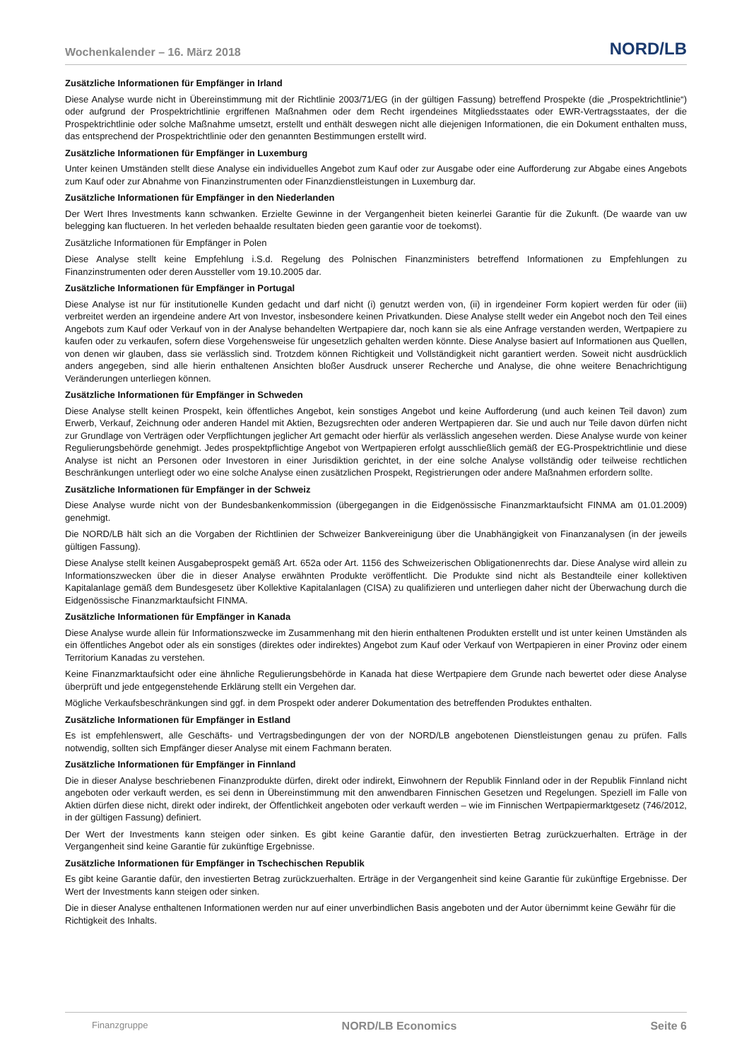Wochenkalender – 16. März 2018 NORD/LB
Zusätzliche Informationen für Empfänger in Irland
Diese Analyse wurde nicht in Übereinstimmung mit der Richtlinie 2003/71/EG (in der gültigen Fassung) betreffend Prospekte (die „Prospektrichtlinie“) oder aufgrund der Prospektrichtlinie ergriffenen Maßnahmen oder dem Recht irgendeines Mitgliedsstaates oder EWR-Vertragsstaates, der die Prospektrichtlinie oder solche Maßnahme umsetzt, erstellt und enthält deswegen nicht alle diejenigen Informationen, die ein Dokument enthalten muss, das entsprechend der Prospektrichtlinie oder den genannten Bestimmungen erstellt wird.
Zusätzliche Informationen für Empfänger in Luxemburg
Unter keinen Umständen stellt diese Analyse ein individuelles Angebot zum Kauf oder zur Ausgabe oder eine Aufforderung zur Abgabe eines Angebots zum Kauf oder zur Abnahme von Finanzinstrumenten oder Finanzdienstleistungen in Luxemburg dar.
Zusätzliche Informationen für Empfänger in den Niederlanden
Der Wert Ihres Investments kann schwanken. Erzielte Gewinne in der Vergangenheit bieten keinerlei Garantie für die Zukunft. (De waarde van uw belegging kan fluctueren. In het verleden behaalde resultaten bieden geen garantie voor de toekomst).
Zusätzliche Informationen für Empfänger in Polen
Diese Analyse stellt keine Empfehlung i.S.d. Regelung des Polnischen Finanzministers betreffend Informationen zu Empfehlungen zu Finanzinstrumenten oder deren Aussteller vom 19.10.2005 dar.
Zusätzliche Informationen für Empfänger in Portugal
Diese Analyse ist nur für institutionelle Kunden gedacht und darf nicht (i) genutzt werden von, (ii) in irgendeiner Form kopiert werden für oder (iii) verbreitet werden an irgendeine andere Art von Investor, insbesondere keinen Privatkunden. Diese Analyse stellt weder ein Angebot noch den Teil eines Angebots zum Kauf oder Verkauf von in der Analyse behandelten Wertpapiere dar, noch kann sie als eine Anfrage verstanden werden, Wertpapiere zu kaufen oder zu verkaufen, sofern diese Vorgehensweise für ungesetzlich gehalten werden könnte. Diese Analyse basiert auf Informationen aus Quellen, von denen wir glauben, dass sie verlässlich sind. Trotzdem können Richtigkeit und Vollständigkeit nicht garantiert werden. Soweit nicht ausdrücklich anders angegeben, sind alle hierin enthaltenen Ansichten bloßer Ausdruck unserer Recherche und Analyse, die ohne weitere Benachrichtigung Veränderungen unterliegen können.
Zusätzliche Informationen für Empfänger in Schweden
Diese Analyse stellt keinen Prospekt, kein öffentliches Angebot, kein sonstiges Angebot und keine Aufforderung (und auch keinen Teil davon) zum Erwerb, Verkauf, Zeichnung oder anderen Handel mit Aktien, Bezugsrechten oder anderen Wertpapieren dar. Sie und auch nur Teile davon dürfen nicht zur Grundlage von Verträgen oder Verpflichtungen jeglicher Art gemacht oder hierfür als verlässlich angesehen werden. Diese Analyse wurde von keiner Regulierungsbehörde genehmigt. Jedes prospektpflichtige Angebot von Wertpapieren erfolgt ausschließlich gemäß der EG-Prospektrichtlinie und diese Analyse ist nicht an Personen oder Investoren in einer Jurisdiktion gerichtet, in der eine solche Analyse vollständig oder teilweise rechtlichen Beschränkungen unterliegt oder wo eine solche Analyse einen zusätzlichen Prospekt, Registrierungen oder andere Maßnahmen erfordern sollte.
Zusätzliche Informationen für Empfänger in der Schweiz
Diese Analyse wurde nicht von der Bundesbankenkommission (übergegangen in die Eidgenössische Finanzmarktaufsicht FINMA am 01.01.2009) genehmigt.
Die NORD/LB hält sich an die Vorgaben der Richtlinien der Schweizer Bankvereinigung über die Unabhängigkeit von Finanzanalysen (in der jeweils gültigen Fassung).
Diese Analyse stellt keinen Ausgabeprospekt gemäß Art. 652a oder Art. 1156 des Schweizerischen Obligationenrechts dar. Diese Analyse wird allein zu Informationszwecken über die in dieser Analyse erwähnten Produkte veröffentlicht. Die Produkte sind nicht als Bestandteile einer kollektiven Kapitalanlage gemäß dem Bundesgesetz über Kollektive Kapitalanlagen (CISA) zu qualifizieren und unterliegen daher nicht der Überwachung durch die Eidgenössische Finanzmarktaufsicht FINMA.
Zusätzliche Informationen für Empfänger in Kanada
Diese Analyse wurde allein für Informationszwecke im Zusammenhang mit den hierin enthaltenen Produkten erstellt und ist unter keinen Umständen als ein öffentliches Angebot oder als ein sonstiges (direktes oder indirektes) Angebot zum Kauf oder Verkauf von Wertpapieren in einer Provinz oder einem Territorium Kanadas zu verstehen.
Keine Finanzmarktaufsicht oder eine ähnliche Regulierungsbehörde in Kanada hat diese Wertpapiere dem Grunde nach bewertet oder diese Analyse überprüft und jede entgegenstehende Erklärung stellt ein Vergehen dar.
Mögliche Verkaufsbeschränkungen sind ggf. in dem Prospekt oder anderer Dokumentation des betreffenden Produktes enthalten.
Zusätzliche Informationen für Empfänger in Estland
Es ist empfehlenswert, alle Geschäfts- und Vertragsbedingungen der von der NORD/LB angebotenen Dienstleistungen genau zu prüfen. Falls notwendig, sollten sich Empfänger dieser Analyse mit einem Fachmann beraten.
Zusätzliche Informationen für Empfänger in Finnland
Die in dieser Analyse beschriebenen Finanzprodukte dürfen, direkt oder indirekt, Einwohnern der Republik Finnland oder in der Republik Finnland nicht angeboten oder verkauft werden, es sei denn in Übereinstimmung mit den anwendbaren Finnischen Gesetzen und Regelungen. Speziell im Falle von Aktien dürfen diese nicht, direkt oder indirekt, der Öffentlichkeit angeboten oder verkauft werden – wie im Finnischen Wertpapiermarktgesetz (746/2012, in der gültigen Fassung) definiert.
Der Wert der Investments kann steigen oder sinken. Es gibt keine Garantie dafür, den investierten Betrag zurückzuerhalten. Erträge in der Vergangenheit sind keine Garantie für zukünftige Ergebnisse.
Zusätzliche Informationen für Empfänger in Tschechischen Republik
Es gibt keine Garantie dafür, den investierten Betrag zurückzuerhalten. Erträge in der Vergangenheit sind keine Garantie für zukünftige Ergebnisse. Der Wert der Investments kann steigen oder sinken.
Die in dieser Analyse enthaltenen Informationen werden nur auf einer unverbindlichen Basis angeboten und der Autor übernimmt keine Gewähr für die Richtigkeit des Inhalts.
Finanzgruppe NORD/LB Economics Seite 6